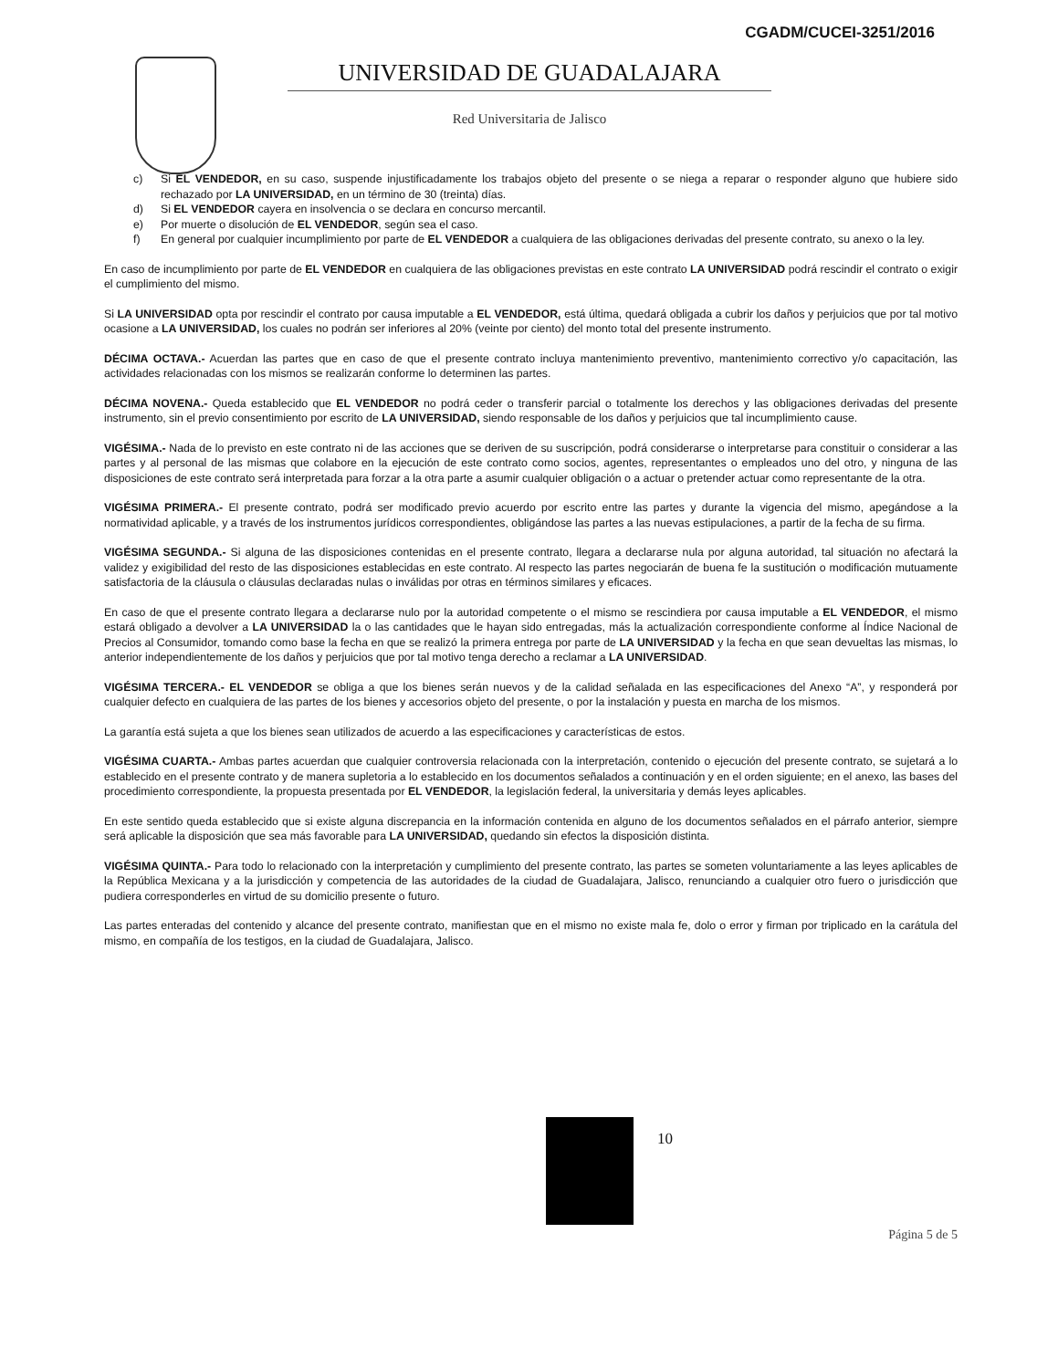CGADM/CUCEI-3251/2016
UNIVERSIDAD DE GUADALAJARA
Red Universitaria de Jalisco
c) Si EL VENDEDOR, en su caso, suspende injustificadamente los trabajos objeto del presente o se niega a reparar o responder alguno que hubiere sido rechazado por LA UNIVERSIDAD, en un término de 30 (treinta) días.
d) Si EL VENDEDOR cayera en insolvencia o se declara en concurso mercantil.
e) Por muerte o disolución de EL VENDEDOR, según sea el caso.
f) En general por cualquier incumplimiento por parte de EL VENDEDOR a cualquiera de las obligaciones derivadas del presente contrato, su anexo o la ley.
En caso de incumplimiento por parte de EL VENDEDOR en cualquiera de las obligaciones previstas en este contrato LA UNIVERSIDAD podrá rescindir el contrato o exigir el cumplimiento del mismo.
Si LA UNIVERSIDAD opta por rescindir el contrato por causa imputable a EL VENDEDOR, está última, quedará obligada a cubrir los daños y perjuicios que por tal motivo ocasione a LA UNIVERSIDAD, los cuales no podrán ser inferiores al 20% (veinte por ciento) del monto total del presente instrumento.
DÉCIMA OCTAVA.- Acuerdan las partes que en caso de que el presente contrato incluya mantenimiento preventivo, mantenimiento correctivo y/o capacitación, las actividades relacionadas con los mismos se realizarán conforme lo determinen las partes.
DÉCIMA NOVENA.- Queda establecido que EL VENDEDOR no podrá ceder o transferir parcial o totalmente los derechos y las obligaciones derivadas del presente instrumento, sin el previo consentimiento por escrito de LA UNIVERSIDAD, siendo responsable de los daños y perjuicios que tal incumplimiento cause.
VIGÉSIMA.- Nada de lo previsto en este contrato ni de las acciones que se deriven de su suscripción, podrá considerarse o interpretarse para constituir o considerar a las partes y al personal de las mismas que colabore en la ejecución de este contrato como socios, agentes, representantes o empleados uno del otro, y ninguna de las disposiciones de este contrato será interpretada para forzar a la otra parte a asumir cualquier obligación o a actuar o pretender actuar como representante de la otra.
VIGÉSIMA PRIMERA.- El presente contrato, podrá ser modificado previo acuerdo por escrito entre las partes y durante la vigencia del mismo, apegándose a la normatividad aplicable, y a través de los instrumentos jurídicos correspondientes, obligándose las partes a las nuevas estipulaciones, a partir de la fecha de su firma.
VIGÉSIMA SEGUNDA.- Si alguna de las disposiciones contenidas en el presente contrato, llegara a declararse nula por alguna autoridad, tal situación no afectará la validez y exigibilidad del resto de las disposiciones establecidas en este contrato. Al respecto las partes negociarán de buena fe la sustitución o modificación mutuamente satisfactoria de la cláusula o cláusulas declaradas nulas o inválidas por otras en términos similares y eficaces.
En caso de que el presente contrato llegara a declararse nulo por la autoridad competente o el mismo se rescindiera por causa imputable a EL VENDEDOR, el mismo estará obligado a devolver a LA UNIVERSIDAD la o las cantidades que le hayan sido entregadas, más la actualización correspondiente conforme al Índice Nacional de Precios al Consumidor, tomando como base la fecha en que se realizó la primera entrega por parte de LA UNIVERSIDAD y la fecha en que sean devueltas las mismas, lo anterior independientemente de los daños y perjuicios que por tal motivo tenga derecho a reclamar a LA UNIVERSIDAD.
VIGÉSIMA TERCERA.- EL VENDEDOR se obliga a que los bienes serán nuevos y de la calidad señalada en las especificaciones del Anexo “A”, y responderá por cualquier defecto en cualquiera de las partes de los bienes y accesorios objeto del presente, o por la instalación y puesta en marcha de los mismos.
La garantía está sujeta a que los bienes sean utilizados de acuerdo a las especificaciones y características de estos.
VIGÉSIMA CUARTA.- Ambas partes acuerdan que cualquier controversia relacionada con la interpretación, contenido o ejecución del presente contrato, se sujetará a lo establecido en el presente contrato y de manera supletoria a lo establecido en los documentos señalados a continuación y en el orden siguiente; en el anexo, las bases del procedimiento correspondiente, la propuesta presentada por EL VENDEDOR, la legislación federal, la universitaria y demás leyes aplicables.
En este sentido queda establecido que si existe alguna discrepancia en la información contenida en alguno de los documentos señalados en el párrafo anterior, siempre será aplicable la disposición que sea más favorable para LA UNIVERSIDAD, quedando sin efectos la disposición distinta.
VIGÉSIMA QUINTA.- Para todo lo relacionado con la interpretación y cumplimiento del presente contrato, las partes se someten voluntariamente a las leyes aplicables de la República Mexicana y a la jurisdicción y competencia de las autoridades de la ciudad de Guadalajara, Jalisco, renunciando a cualquier otro fuero o jurisdicción que pudiera corresponderles en virtud de su domicilio presente o futuro.
Las partes enteradas del contenido y alcance del presente contrato, manifiestan que en el mismo no existe mala fe, dolo o error y firman por triplicado en la carátula del mismo, en compañía de los testigos, en la ciudad de Guadalajara, Jalisco.
10
Página 5 de 5